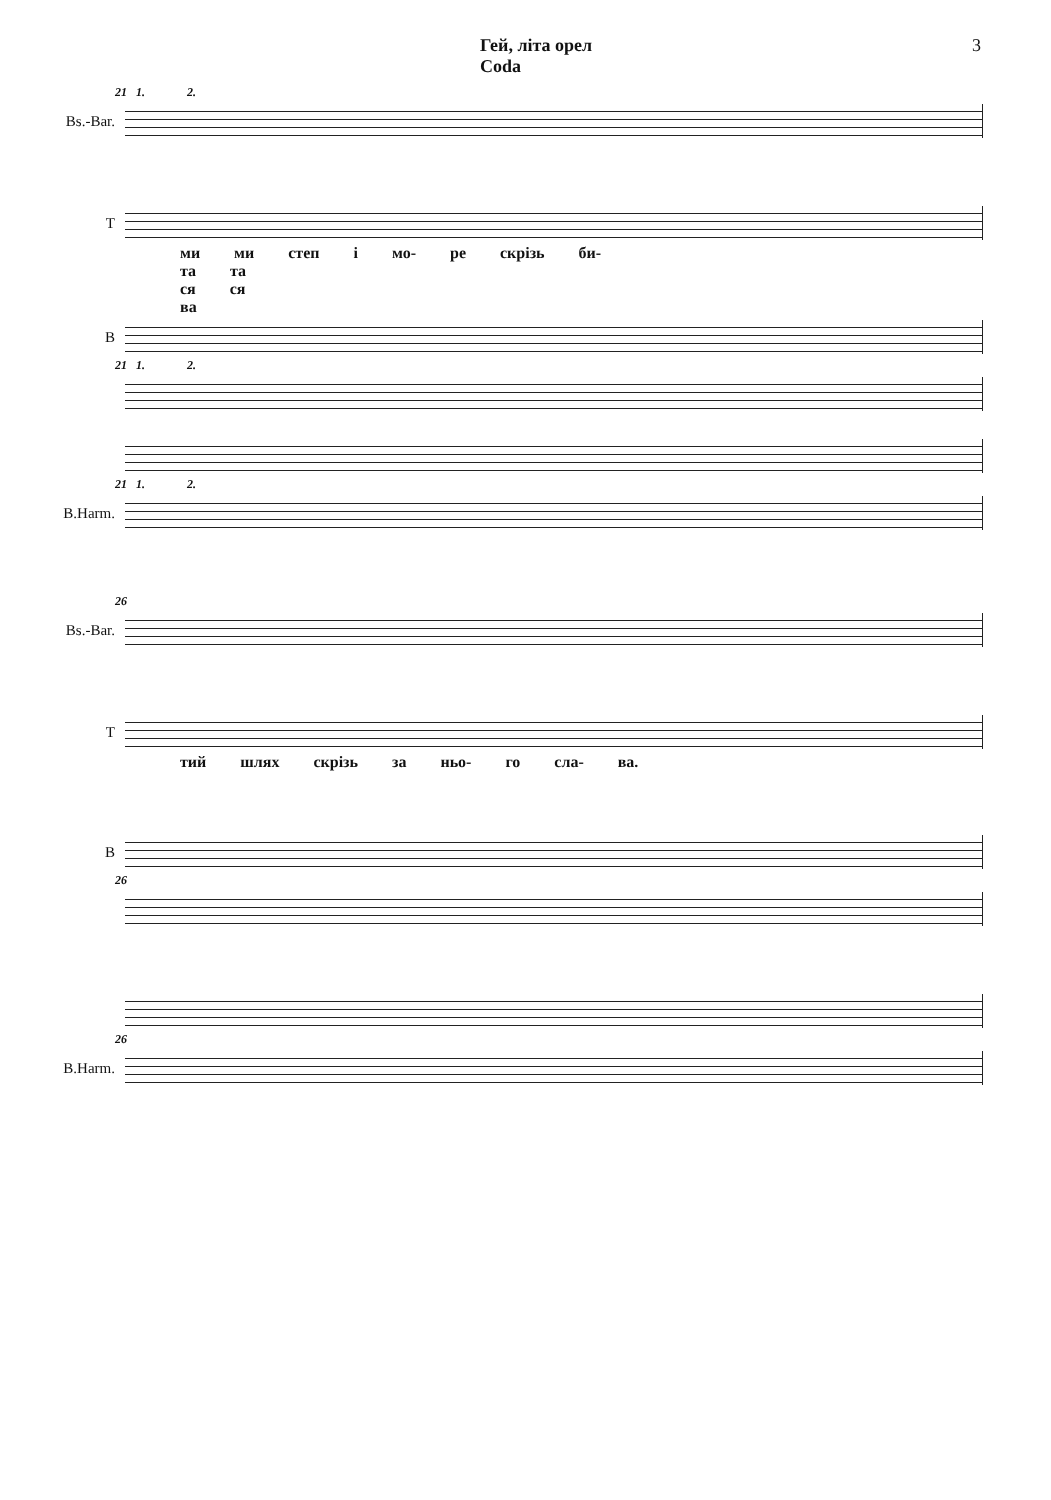Гей, літа орел
Coda
3
21 1. 2.
Bs.-Bar.
T
ми ми степ і мо- ре скрізь би-
та та
ся ся
ва
B
21 1. 2.
21 1. 2.
B.Harm.
26
Bs.-Bar.
T
тий шлях скрізь за ньо- го сла- ва.
B
26
26
B.Harm.